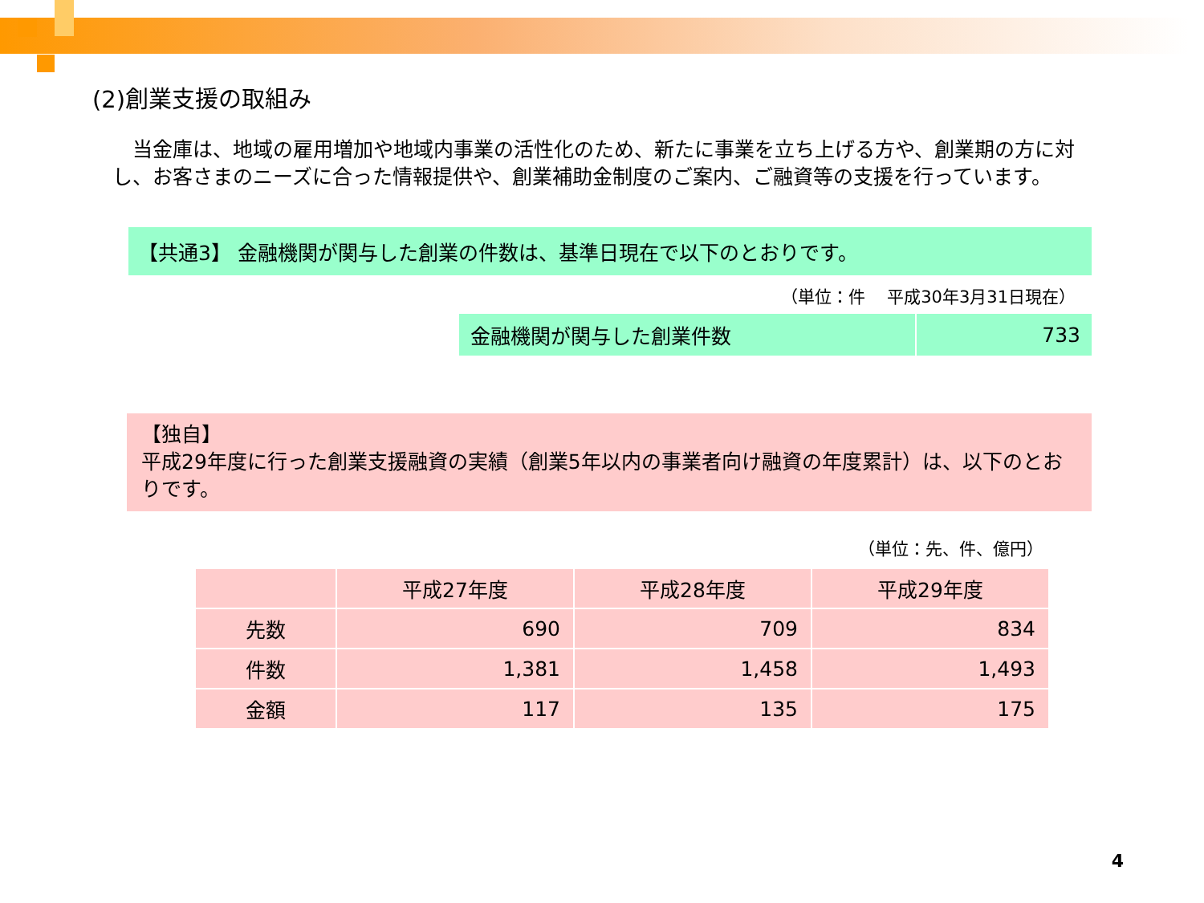(2)創業支援の取組み
当金庫は、地域の雇用増加や地域内事業の活性化のため、新たに事業を立ち上げる方や、創業期の方に対し、お客さまのニーズに合った情報提供や、創業補助金制度のご案内、ご融資等の支援を行っています。
【共通3】 金融機関が関与した創業の件数は、基準日現在で以下のとおりです。
（単位：件　 平成30年3月31日現在）
| 金融機関が関与した創業件数 | 733 |
【独自】
平成29年度に行った創業支援融資の実績（創業5年以内の事業者向け融資の年度累計）は、以下のとおりです。
（単位：先、件、億円）
| | 平成27年度 | 平成28年度 | 平成29年度 |
| --- | --- | --- | --- |
| 先数 | 690 | 709 | 834 |
| 件数 | 1,381 | 1,458 | 1,493 |
| 金額 | 117 | 135 | 175 |
4